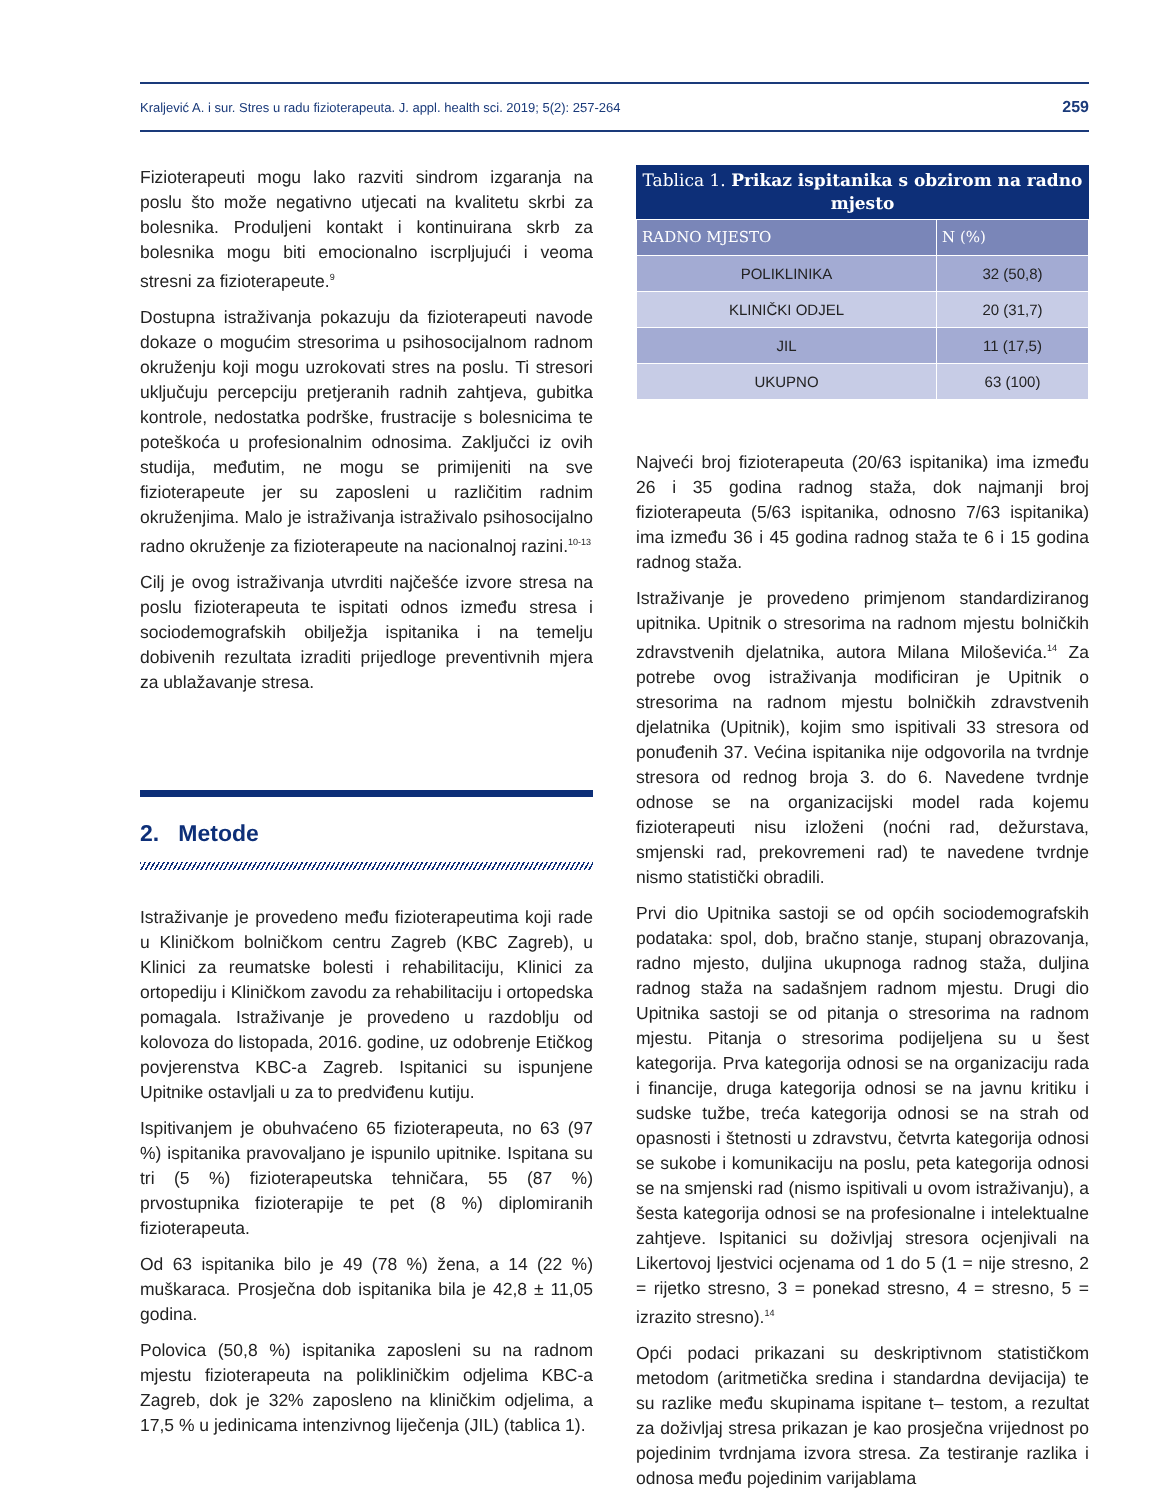Kraljević A. i sur. Stres u radu fizioterapeuta. J. appl. health sci. 2019; 5(2): 257-264 259
Fizioterapeuti mogu lako razviti sindrom izgaranja na poslu što može negativno utjecati na kvalitetu skrbi za bolesnika. Produljeni kontakt i kontinuirana skrb za bolesnika mogu biti emocionalno iscrpljujući i veoma stresni za fizioterapeute.<sup>9</sup>
Dostupna istraživanja pokazuju da fizioterapeuti navode dokaze o mogućim stresorima u psihosocijalnom radnom okruženju koji mogu uzrokovati stres na poslu. Ti stresori uključuju percepciju pretjeranih radnih zahtjeva, gubitka kontrole, nedostatka podrške, frustracije s bolesnicima te poteškoća u profesionalnim odnosima. Zaključci iz ovih studija, međutim, ne mogu se primijeniti na sve fizioterapeute jer su zaposleni u različitim radnim okruženjima. Malo je istraživanja istraživalo psihosocijalno radno okruženje za fizioterapeute na nacionalnoj razini.<sup>10-13</sup>
Cilj je ovog istraživanja utvrditi najčešće izvore stresa na poslu fizioterapeuta te ispitati odnos između stresa i sociodemografskih obilježja ispitanika i na temelju dobivenih rezultata izraditi prijedloge preventivnih mjera za ublažavanje stresa.
2. Metode
Istraživanje je provedeno među fizioterapeutima koji rade u Kliničkom bolničkom centru Zagreb (KBC Zagreb), u Klinici za reumatske bolesti i rehabilitaciju, Klinici za ortopediju i Kliničkom zavodu za rehabilitaciju i ortopedska pomagala. Istraživanje je provedeno u razdoblju od kolovoza do listopada, 2016. godine, uz odobrenje Etičkog povjerenstva KBC-a Zagreb. Ispitanici su ispunjene Upitnike ostavljali u za to predviđenu kutiju.
Ispitivanjem je obuhvaćeno 65 fizioterapeuta, no 63 (97 %) ispitanika pravovaljano je ispunilo upitnike. Ispitana su tri (5 %) fizioterapeutska tehničara, 55 (87 %) prvostupnika fizioterapije te pet (8 %) diplomiranih fizioterapeuta.
Od 63 ispitanika bilo je 49 (78 %) žena, a 14 (22 %) muškaraca. Prosječna dob ispitanika bila je 42,8 ± 11,05 godina.
Polovica (50,8 %) ispitanika zaposleni su na radnom mjestu fizioterapeuta na polikliničkim odjelima KBC-a Zagreb, dok je 32% zaposleno na kliničkim odjelima, a 17,5 % u jedinicama intenzivnog liječenja (JIL) (tablica 1).
Tablica 1. Prikaz ispitanika s obzirom na radno mjesto
| RADNO MJESTO | N (%) |
| --- | --- |
| POLIKLINIKA | 32 (50,8) |
| KLINIČKI ODJEL | 20 (31,7) |
| JIL | 11 (17,5) |
| UKUPNO | 63 (100) |
Najveći broj fizioterapeuta (20/63 ispitanika) ima između 26 i 35 godina radnog staža, dok najmanji broj fizioterapeuta (5/63 ispitanika, odnosno 7/63 ispitanika) ima između 36 i 45 godina radnog staža te 6 i 15 godina radnog staža.
Istraživanje je provedeno primjenom standardiziranog upitnika. Upitnik o stresorima na radnom mjestu bolničkih zdravstvenih djelatnika, autora Milana Miloševića.<sup>14</sup> Za potrebe ovog istraživanja modificiran je Upitnik o stresorima na radnom mjestu bolničkih zdravstvenih djelatnika (Upitnik), kojim smo ispitivali 33 stresora od ponuđenih 37. Većina ispitanika nije odgovorila na tvrdnje stresora od rednog broja 3. do 6. Navedene tvrdnje odnose se na organizacijski model rada kojemu fizioterapeuti nisu izloženi (noćni rad, dežurstava, smjenski rad, prekovremeni rad) te navedene tvrdnje nismo statistički obradili.
Prvi dio Upitnika sastoji se od općih sociodemografskih podataka: spol, dob, bračno stanje, stupanj obrazovanja, radno mjesto, duljina ukupnoga radnog staža, duljina radnog staža na sadašnjem radnom mjestu. Drugi dio Upitnika sastoji se od pitanja o stresorima na radnom mjestu. Pitanja o stresorima podijeljena su u šest kategorija. Prva kategorija odnosi se na organizaciju rada i financije, druga kategorija odnosi se na javnu kritiku i sudske tužbe, treća kategorija odnosi se na strah od opasnosti i štetnosti u zdravstvu, četvrta kategorija odnosi se sukobe i komunikaciju na poslu, peta kategorija odnosi se na smjenski rad (nismo ispitivali u ovom istraživanju), a šesta kategorija odnosi se na profesionalne i intelektualne zahtjeve. Ispitanici su doživljaj stresora ocjenjivali na Likertovoj ljestvici ocjenama od 1 do 5 (1 = nije stresno, 2 = rijetko stresno, 3 = ponekad stresno, 4 = stresno, 5 = izrazito stresno).<sup>14</sup>
Opći podaci prikazani su deskriptivnom statističkom metodom (aritmetička sredina i standardna devijacija) te su razlike među skupinama ispitane t– testom, a rezultat za doživljaj stresa prikazan je kao prosječna vrijednost po pojedinim tvrdnjama izvora stresa. Za testiranje razlika i odnosa među pojedinim varijablama